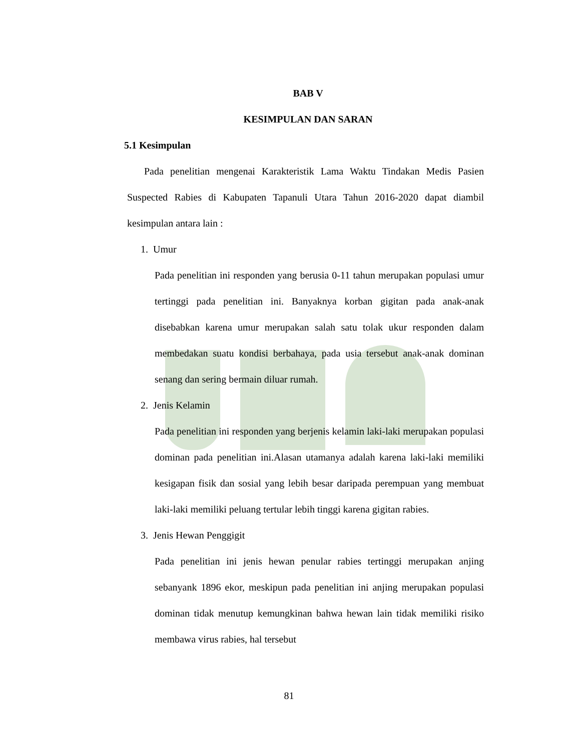BAB V
KESIMPULAN DAN SARAN
5.1 Kesimpulan
Pada penelitian mengenai Karakteristik Lama Waktu Tindakan Medis Pasien Suspected Rabies di Kabupaten Tapanuli Utara Tahun 2016-2020 dapat diambil kesimpulan antara lain :
1. Umur
Pada penelitian ini responden yang berusia 0-11 tahun merupakan populasi umur tertinggi pada penelitian ini. Banyaknya korban gigitan pada anak-anak disebabkan karena umur merupakan salah satu tolak ukur responden dalam membedakan suatu kondisi berbahaya, pada usia tersebut anak-anak dominan senang dan sering bermain diluar rumah.
2. Jenis Kelamin
Pada penelitian ini responden yang berjenis kelamin laki-laki merupakan populasi dominan pada penelitian ini.Alasan utamanya adalah karena laki-laki memiliki kesigapan fisik dan sosial yang lebih besar daripada perempuan yang membuat laki-laki memiliki peluang tertular lebih tinggi karena gigitan rabies.
3. Jenis Hewan Penggigit
Pada penelitian ini jenis hewan penular rabies tertinggi merupakan anjing sebanyank 1896 ekor, meskipun pada penelitian ini anjing merupakan populasi dominan tidak menutup kemungkinan bahwa hewan lain tidak memiliki risiko membawa virus rabies, hal tersebut
81